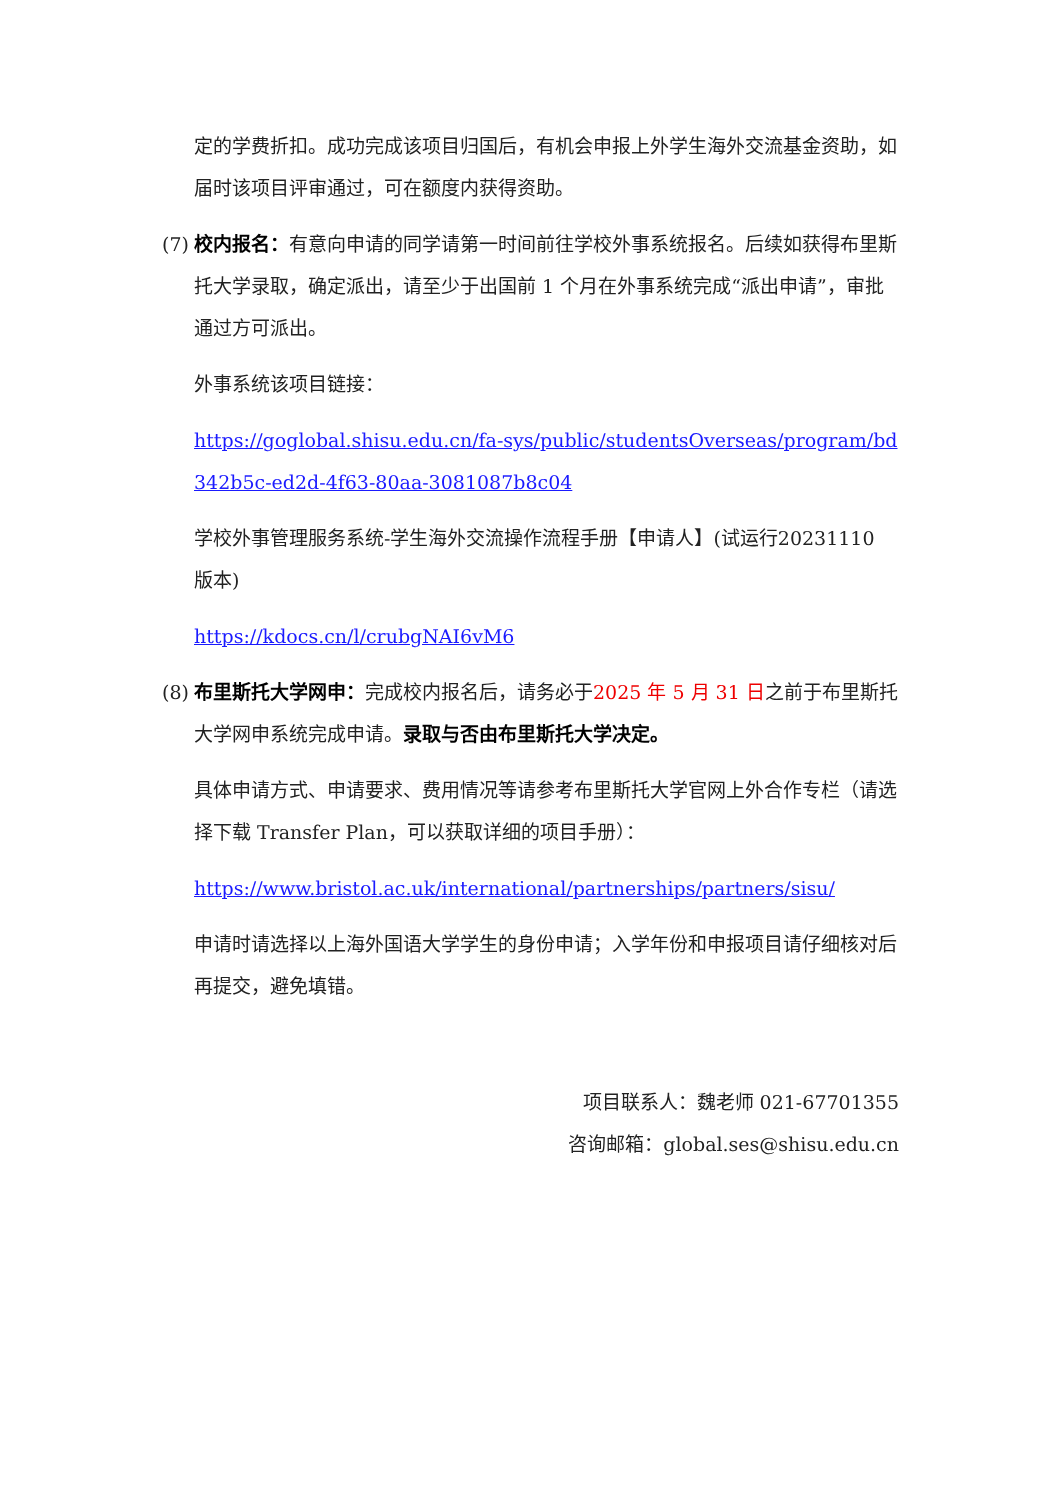定的学费折扣。成功完成该项目归国后，有机会申报上外学生海外交流基金资助，如届时该项目评审通过，可在额度内获得资助。
(7)
校内报名：有意向申请的同学请第一时间前往学校外事系统报名。后续如获得布里斯托大学录取，确定派出，请至少于出国前 1 个月在外事系统完成“派出申请”，审批通过方可派出。
外事系统该项目链接：
https://goglobal.shisu.edu.cn/fa-sys/public/studentsOverseas/program/bd342b5c-ed2d-4f63-80aa-3081087b8c04
学校外事管理服务系统-学生海外交流操作流程手册【申请人】(试运行20231110 版本)
https://kdocs.cn/l/crubgNAI6vM6
(8)
布里斯托大学网申：完成校内报名后，请务必于2025 年 5 月 31 日之前于布里斯托大学网申系统完成申请。录取与否由布里斯托大学决定。
具体申请方式、申请要求、费用情况等请参考布里斯托大学官网上外合作专栏（请选择下载 Transfer Plan，可以获取详细的项目手册）：
https://www.bristol.ac.uk/international/partnerships/partners/sisu/
申请时请选择以上海外国语大学学生的身份申请；入学年份和申报项目请仔细核对后再提交，避免填错。
项目联系人：魏老师 021-67701355
咨询邮箱：global.ses@shisu.edu.cn